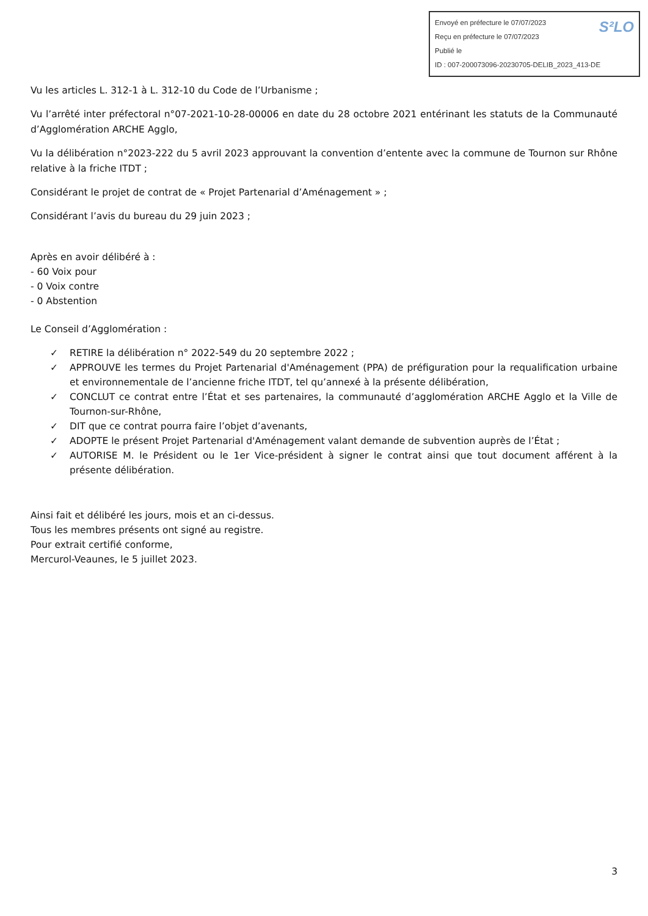S²LO Envoyé en préfecture le 07/07/2023
Reçu en préfecture le 07/07/2023
Publié le
ID : 007-200073096-20230705-DELIB_2023_413-DE
Vu les articles L. 312-1 à L. 312-10 du Code de l’Urbanisme ;
Vu l’arrêté inter préfectoral n°07-2021-10-28-00006 en date du 28 octobre 2021 entérinant les statuts de la Communauté d’Agglomération ARCHE Agglo,
Vu la délibération n°2023-222 du 5 avril 2023 approuvant la convention d’entente avec la commune de Tournon sur Rhône relative à la friche ITDT ;
Considérant le projet de contrat de « Projet Partenarial d’Aménagement » ;
Considérant l’avis du bureau du 29 juin 2023 ;
Après en avoir délibéré à :
- 60 Voix pour
- 0 Voix contre
- 0 Abstention
Le Conseil d’Agglomération :
✓ RETIRE la délibération n° 2022-549 du 20 septembre 2022 ;
✓ APPROUVE les termes du Projet Partenarial d'Aménagement (PPA) de préfiguration pour la requalification urbaine et environnementale de l’ancienne friche ITDT, tel qu’annexé à la présente délibération,
✓ CONCLUT ce contrat entre l’État et ses partenaires, la communauté d’agglomération ARCHE Agglo et la Ville de Tournon-sur-Rhône,
✓ DIT que ce contrat pourra faire l’objet d’avenants,
✓ ADOPTE le présent Projet Partenarial d'Aménagement valant demande de subvention auprès de l’État ;
✓ AUTORISE M. le Président ou le 1er Vice-président à signer le contrat ainsi que tout document afférent à la présente délibération.
Ainsi fait et délibéré les jours, mois et an ci-dessus.
Tous les membres présents ont signé au registre.
Pour extrait certifié conforme,
Mercurol-Veaunes, le 5 juillet 2023.
3